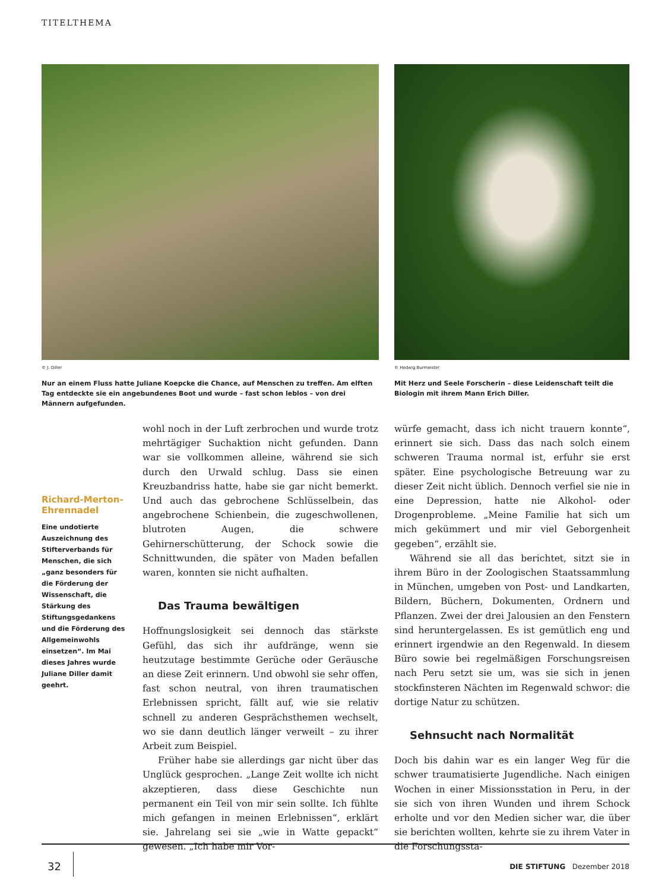TITELTHEMA
© J. Diller
Nur an einem Fluss hatte Juliane Koepcke die Chance, auf Menschen zu treffen. Am elften Tag entdeckte sie ein angebundenes Boot und wurde – fast schon leblos – von drei Männern aufgefunden.
© Hedwig Burmeister
Mit Herz und Seele Forscherin – diese Leidenschaft teilt die Biologin mit ihrem Mann Erich Diller.
Richard-Merton-Ehrennadel
Eine undotierte Auszeichnung des Stifterverbands für Menschen, die sich „ganz besonders für die Förderung der Wissenschaft, die Stärkung des Stiftungsgedankens und die Förderung des Allgemeinwohls einsetzen“. Im Mai dieses Jahres wurde Juliane Diller damit geehrt.
wohl noch in der Luft zerbrochen und wurde trotz mehrtägiger Suchaktion nicht gefunden. Dann war sie vollkommen alleine, während sie sich durch den Urwald schlug. Dass sie einen Kreuzbandriss hatte, habe sie gar nicht bemerkt. Und auch das gebrochene Schlüsselbein, das angebrochene Schienbein, die zugeschwollenen, blutroten Augen, die schwere Gehirnerschütterung, der Schock sowie die Schnittwunden, die später von Maden befallen waren, konnten sie nicht aufhalten.
Das Trauma bewältigen
Hoffnungslosigkeit sei dennoch das stärkste Gefühl, das sich ihr aufdränge, wenn sie heutzutage bestimmte Gerüche oder Geräusche an diese Zeit erinnern. Und obwohl sie sehr offen, fast schon neutral, von ihren traumatischen Erlebnissen spricht, fällt auf, wie sie relativ schnell zu anderen Gesprächsthemen wechselt, wo sie dann deutlich länger verweilt – zu ihrer Arbeit zum Beispiel.
Früher habe sie allerdings gar nicht über das Unglück gesprochen. „Lange Zeit wollte ich nicht akzeptieren, dass diese Geschichte nun permanent ein Teil von mir sein sollte. Ich fühlte mich gefangen in meinen Erlebnissen“, erklärt sie. Jahrelang sei sie „wie in Watte gepackt“ gewesen. „Ich habe mir Vor-
würfe gemacht, dass ich nicht trauern konnte“, erinnert sie sich. Dass das nach solch einem schweren Trauma normal ist, erfuhr sie erst später. Eine psychologische Betreuung war zu dieser Zeit nicht üblich. Dennoch verfiel sie nie in eine Depression, hatte nie Alkohol- oder Drogenprobleme. „Meine Familie hat sich um mich gekümmert und mir viel Geborgenheit gegeben“, erzählt sie.
Während sie all das berichtet, sitzt sie in ihrem Büro in der Zoologischen Staatssammlung in München, umgeben von Post- und Landkarten, Bildern, Büchern, Dokumenten, Ordnern und Pflanzen. Zwei der drei Jalousien an den Fenstern sind heruntergelassen. Es ist gemütlich eng und erinnert irgendwie an den Regenwald. In diesem Büro sowie bei regelmäßigen Forschungsreisen nach Peru setzt sie um, was sie sich in jenen stockfinsteren Nächten im Regenwald schwor: die dortige Natur zu schützen.
Sehnsucht nach Normalität
Doch bis dahin war es ein langer Weg für die schwer traumatisierte Jugendliche. Nach einigen Wochen in einer Missionsstation in Peru, in der sie sich von ihren Wunden und ihrem Schock erholte und vor den Medien sicher war, die über sie berichten wollten, kehrte sie zu ihrem Vater in die Forschungssta-
32 DIE STIFTUNG Dezember 2018